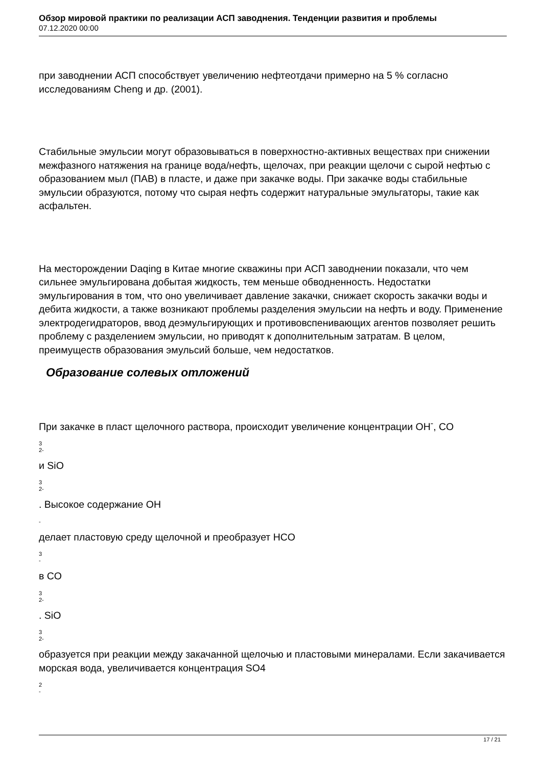Обзор мировой практики по реализации АСП заводнения. Тенденции развития и проблемы
07.12.2020 00:00
при заводнении АСП способствует увеличению нефтеотдачи примерно на 5 % согласно исследованиям Cheng и др. (2001).
Стабильные эмульсии могут образовываться в поверхностно-активных веществах при снижении межфазного натяжения на границе вода/нефть, щелочах, при реакции щелочи с сырой нефтью с образованием мыл (ПАВ) в пласте, и даже при закачке воды. При закачке воды стабильные эмульсии образуются, потому что сырая нефть содержит натуральные эмульгаторы, такие как асфальтен.
На месторождении Daqing в Китае многие скважины при АСП заводнении показали, что чем сильнее эмульгирована добытая жидкость, тем меньше обводненность. Недостатки эмульгирования в том, что оно увеличивает давление закачки, снижает скорость закачки воды и дебита жидкости, а также возникают проблемы разделения эмульсии на нефть и воду. Применение электродегидраторов, ввод деэмульгирующих и противовспенивающих агентов позволяет решить проблему с разделением эмульсии, но приводят к дополнительным затратам. В целом, преимуществ образования эмульсий больше, чем недостатков.
Образование солевых отложений
При закачке в пласт щелочного раствора, происходит увеличение концентрации OH<sup>-</sup>, CO
3
2-
и SiO
3
2-
. Высокое содержание OH
-
делает пластовую среду щелочной и преобразует HCO
3
-
в CO
3
2-
. SiO
3
2-
образуется при реакции между закачанной щелочью и пластовыми минералами. Если закачивается морская вода, увеличивается концентрация SO4
2
-
17 / 21